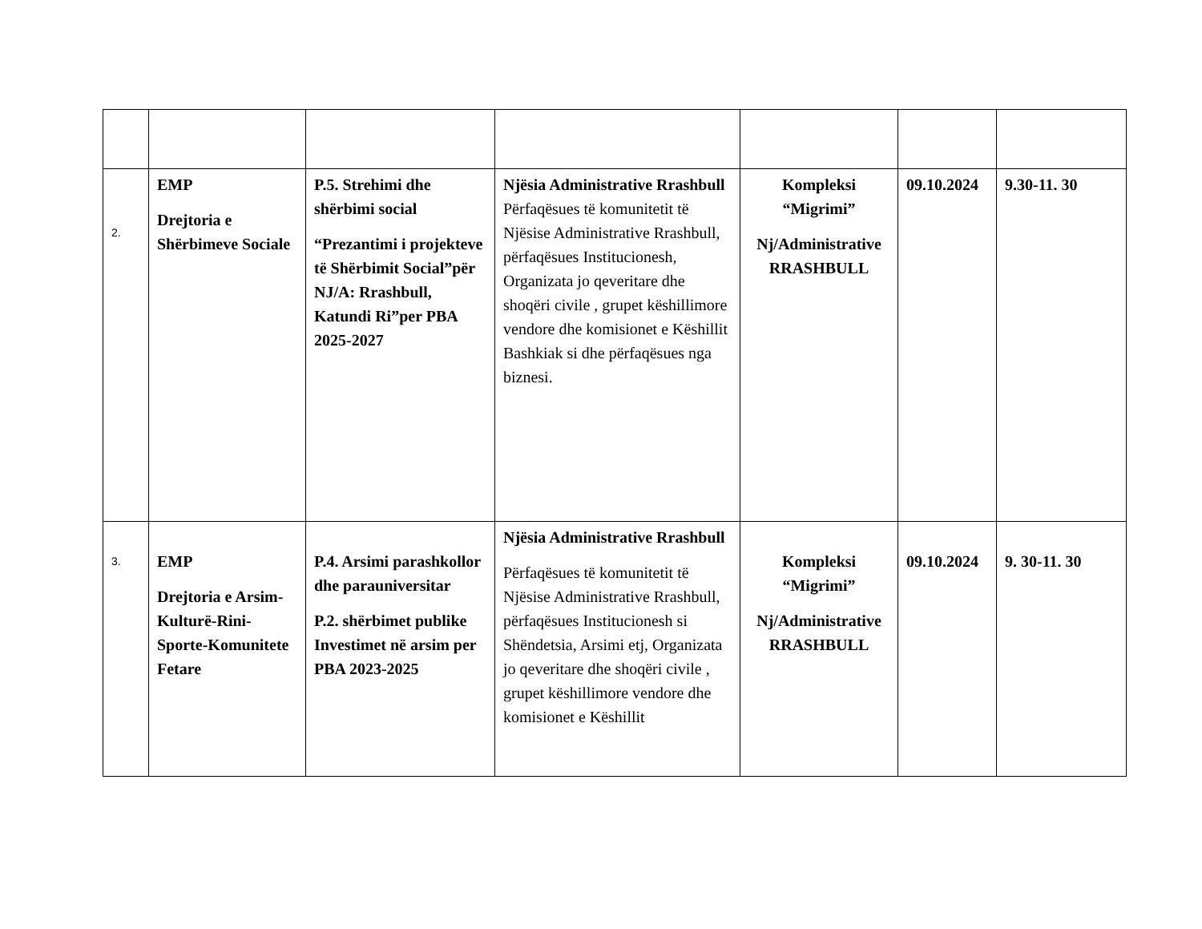| 2. | EMP Drejtoria e Shërbimeve Sociale | P.5. Strehimi dhe shërbimi social “Prezantimi i projekteve të Shërbimit Social”për NJ/A: Rrashbull, Katundi Ri”per PBA 2025-2027 | Njësia Administrative Rrashbull Përfaqësues të komunitetit të Njësise Administrative Rrashbull, përfaqësues Institucionesh, Organizata jo qeveritare dhe shoqëri civile , grupet këshillimore vendore dhe komisionet e Këshillit Bashkiak si dhe përfaqësues nga biznesi. | Kompleksi “Migrimi” Nj/Administrative RRASHBULL | 09.10.2024 | 9.30-11. 30 |
| 3. | EMP Drejtoria e Arsim-Kulturë-Rini-Sporte-Komunitete Fetare | P.4. Arsimi parashkollor dhe parauniversitar P.2. shërbimet publike Investimet në arsim per PBA 2023-2025 | Njësia Administrative Rrashbull Përfaqësues të komunitetit të Njësise Administrative Rrashbull, përfaqësues Institucionesh si Shëndetsia, Arsimi etj, Organizata jo qeveritare dhe shoqëri civile , grupet këshillimore vendore dhe komisionet e Këshillit | Kompleksi “Migrimi” Nj/Administrative RRASHBULL | 09.10.2024 | 9. 30-11. 30 |